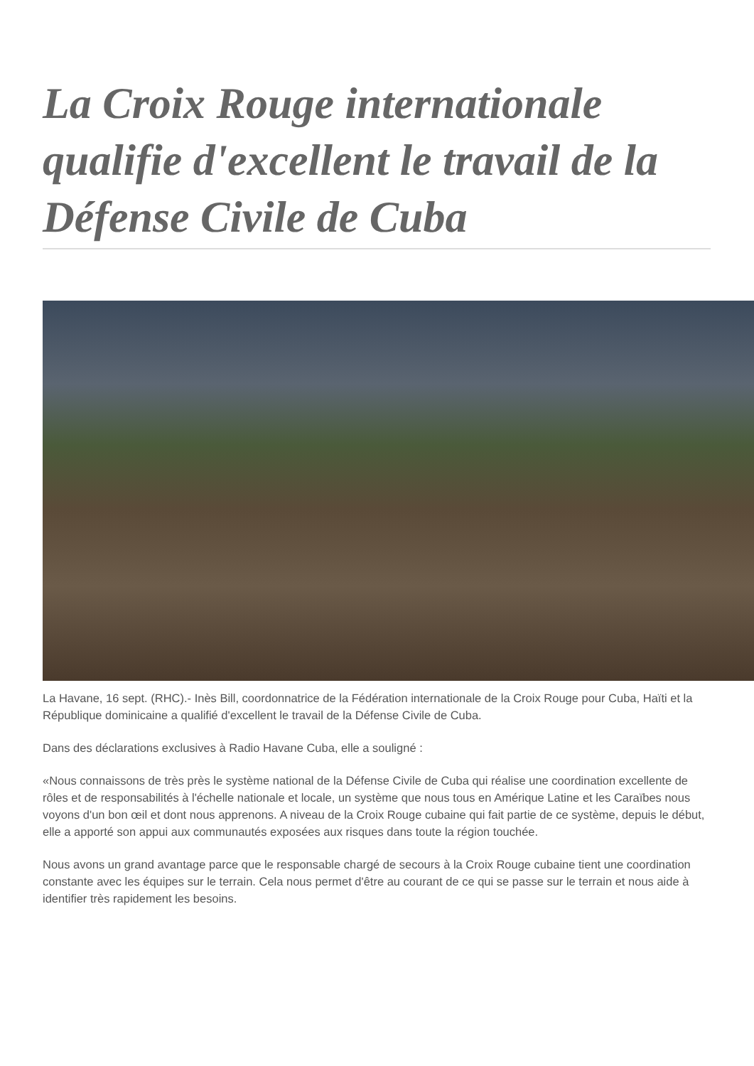La Croix Rouge internationale qualifie d'excellent le travail de la Défense Civile de Cuba
La Havane, 16 sept. (RHC).- Inès Bill, coordonnatrice de la Fédération internationale de la Croix Rouge pour Cuba, Haïti et la République dominicaine a qualifié d'excellent le travail de la Défense Civile de Cuba.
Dans des déclarations exclusives à Radio Havane Cuba, elle a souligné :
«Nous connaissons de très près le système national de la Défense Civile de Cuba qui réalise une coordination excellente de rôles et de responsabilités à l'échelle nationale et locale, un système que nous tous en Amérique Latine et les Caraïbes nous voyons d'un bon œil et dont nous apprenons. A niveau de la Croix Rouge cubaine qui fait partie de ce système, depuis le début, elle a apporté son appui aux communautés exposées aux risques dans toute la région touchée.
Nous avons un grand avantage parce que le responsable chargé de secours à la Croix Rouge cubaine tient une coordination constante avec les équipes sur le terrain. Cela nous permet d'être au courant de ce qui se passe sur le terrain et nous aide à identifier très rapidement les besoins.